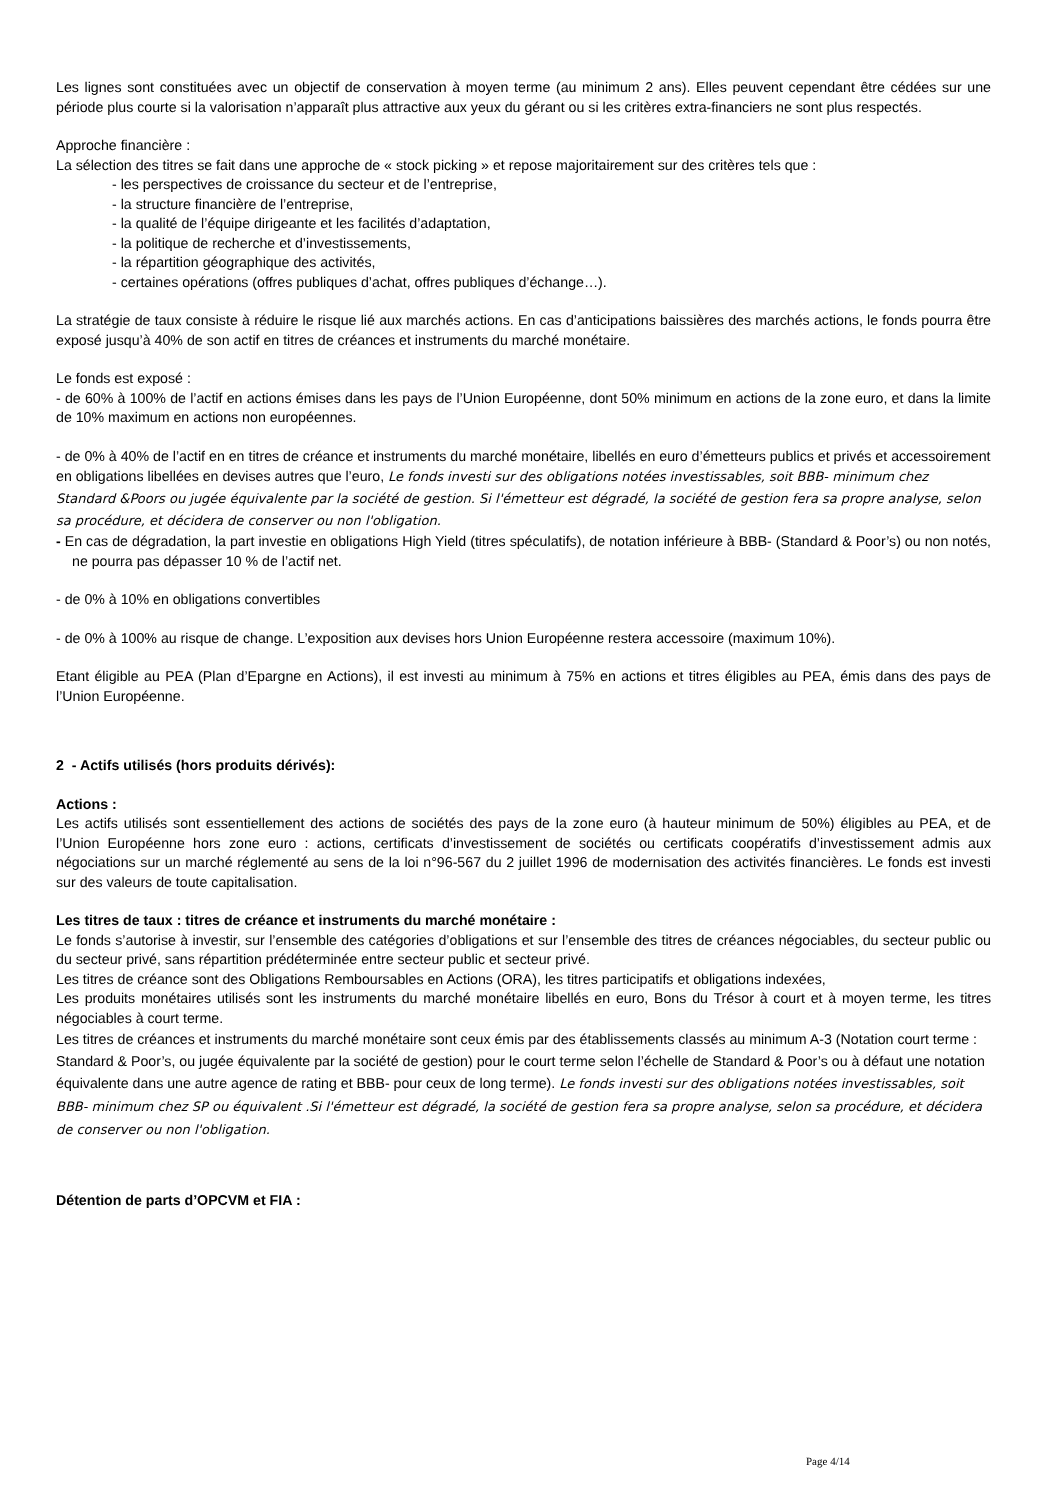Les lignes sont constituées avec un objectif de conservation à moyen terme (au minimum 2 ans). Elles peuvent cependant être cédées sur une période plus courte si la valorisation n’apparaît plus attractive aux yeux du gérant ou si les critères extra-financiers ne sont plus respectés.
Approche financière :
La sélection des titres se fait dans une approche de « stock picking » et repose majoritairement sur des critères tels que :
- les perspectives de croissance du secteur et de l’entreprise,
- la structure financière de l’entreprise,
- la qualité de l’équipe dirigeante et les facilités d’adaptation,
- la politique de recherche et d’investissements,
- la répartition géographique des activités,
- certaines opérations (offres publiques d’achat, offres publiques d’échange…).
La stratégie de taux consiste à réduire le risque lié aux marchés actions. En cas d’anticipations baissières des marchés actions, le fonds pourra être exposé jusqu’à 40% de son actif en titres de créances et instruments du marché monétaire.
Le fonds est exposé :
- de 60% à 100% de l’actif en actions émises dans les pays de l’Union Européenne, dont 50% minimum en actions de la zone euro, et dans la limite de 10% maximum en actions non européennes.
- de 0% à 40% de l’actif en en titres de créance et instruments du marché monétaire, libellés en euro d’émetteurs publics et privés et accessoirement en obligations libellées en devises autres que l’euro, Le fonds investi sur des obligations notées investissables, soit BBB- minimum chez Standard &Poors ou jugée équivalente par la société de gestion. Si l'émetteur est dégradé, la société de gestion fera sa propre analyse, selon sa procédure, et décidera de conserver ou non l'obligation.
- En cas de dégradation, la part investie en obligations High Yield (titres spéculatifs), de notation inférieure à BBB- (Standard & Poor’s) ou non notés, ne pourra pas dépasser 10 % de l’actif net.
- de 0% à 10% en obligations convertibles
- de 0% à 100% au risque de change. L’exposition aux devises hors Union Européenne restera accessoire (maximum 10%).
Etant éligible au PEA (Plan d’Epargne en Actions), il est investi au minimum à 75% en actions et titres éligibles au PEA, émis dans des pays de l’Union Européenne.
2 - Actifs utilisés (hors produits dérivés):
Actions :
Les actifs utilisés sont essentiellement des actions de sociétés des pays de la zone euro (à hauteur minimum de 50%) éligibles au PEA, et de l’Union Européenne hors zone euro : actions, certificats d’investissement de sociétés ou certificats coopératifs d’investissement admis aux négociations sur un marché réglementé au sens de la loi n°96-567 du 2 juillet 1996 de modernisation des activités financières. Le fonds est investi sur des valeurs de toute capitalisation.
Les titres de taux : titres de créance et instruments du marché monétaire :
Le fonds s’autorise à investir, sur l’ensemble des catégories d’obligations et sur l’ensemble des titres de créances négociables, du secteur public ou du secteur privé, sans répartition prédéterminée entre secteur public et secteur privé.
Les titres de créance sont des Obligations Remboursables en Actions (ORA), les titres participatifs et obligations indexées,
Les produits monétaires utilisés sont les instruments du marché monétaire libellés en euro, Bons du Trésor à court et à moyen terme, les titres négociables à court terme.
Les titres de créances et instruments du marché monétaire sont ceux émis par des établissements classés au minimum A-3 (Notation court terme : Standard & Poor’s, ou jugée équivalente par la société de gestion) pour le court terme selon l’échelle de Standard & Poor’s ou à défaut une notation équivalente dans une autre agence de rating et BBB- pour ceux de long terme). Le fonds investi sur des obligations notées investissables, soit BBB- minimum chez SP ou équivalent .Si l'émetteur est dégradé, la société de gestion fera sa propre analyse, selon sa procédure, et décidera de conserver ou non l'obligation.
Détention de parts d’OPCVM et FIA :
Page 4/14